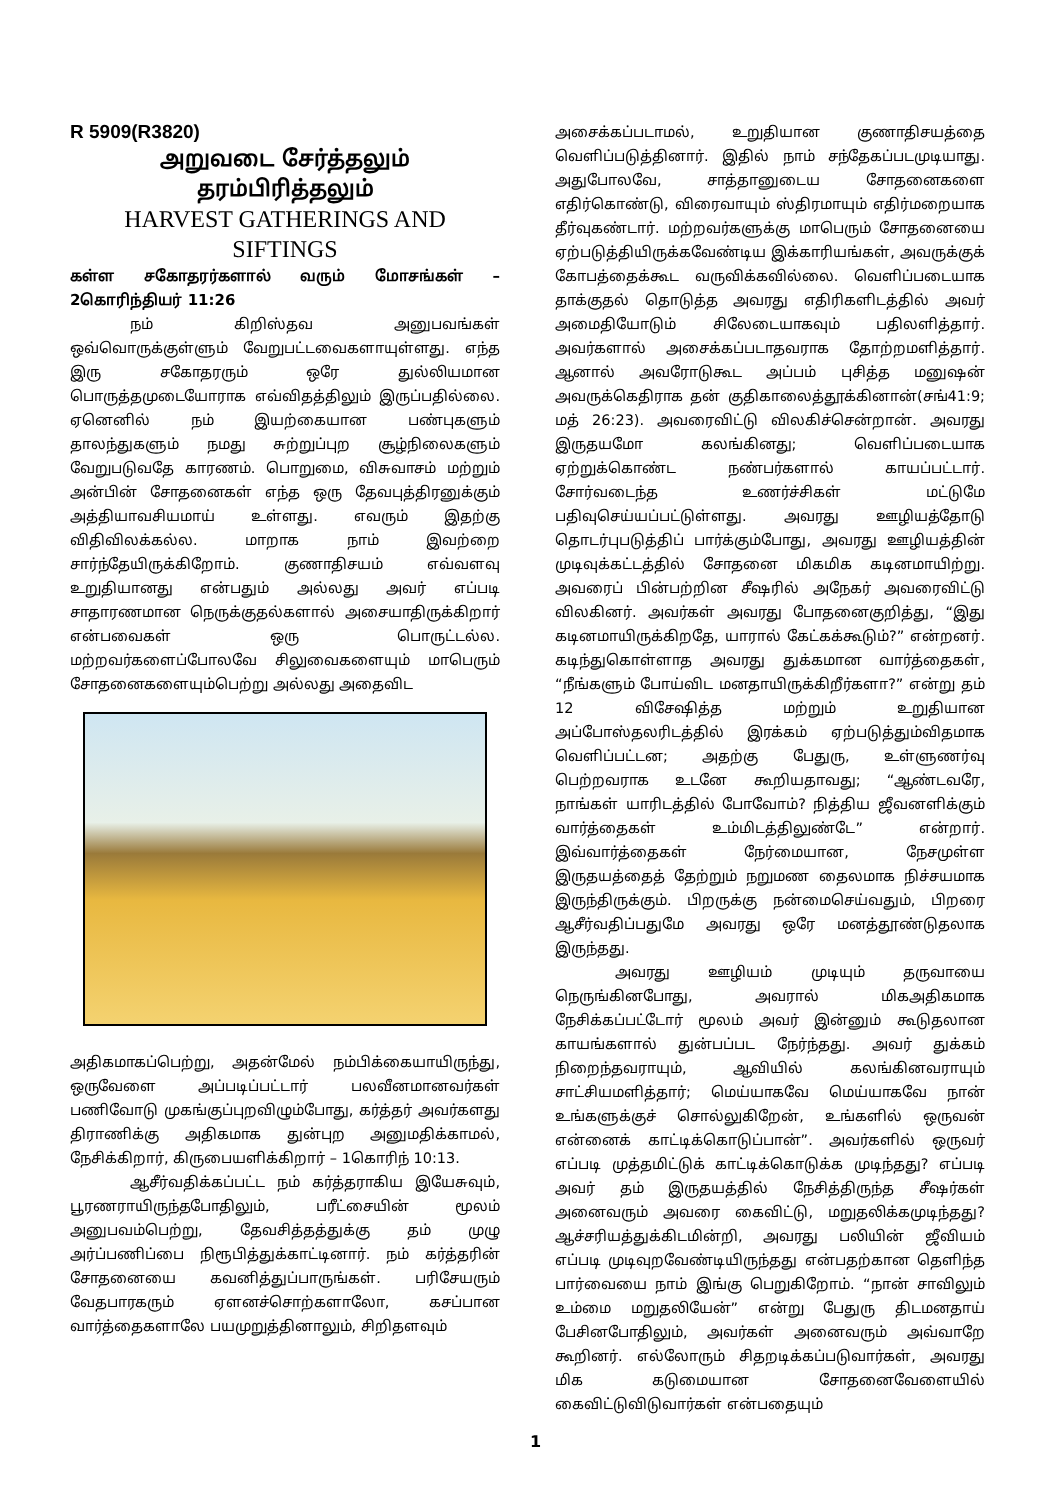R 5909(R3820)
அறுவடை சேர்த்தலும்
தரம்பிரித்தலும்
HARVEST GATHERINGS AND
SIFTINGS
கள்ள சகோதரர்களால் வரும் மோசங்கள் –2கொரிந்தியர் 11:26
நம் கிறிஸ்தவ அனுபவங்கள் ஒவ்வொருக்குள்ளும் வேறுபட்டவைகளாயுள்ளது. எந்த இரு சகோதரரும் ஒரே துல்லியமான பொருத்தமுடையோராக எவ்விதத்திலும் இருப்பதில்லை. ஏனெனில் நம் இயற்கையான பண்புகளும் தாலந்துகளும் நமது சுற்றுப்புற சூழ்நிலைகளும் வேறுபடுவதே காரணம். பொறுமை, விசுவாசம் மற்றும் அன்பின் சோதனைகள் எந்த ஒரு தேவபுத்திரனுக்கும் அத்தியாவசியமாய் உள்ளது. எவரும் இதற்கு விதிவிலக்கல்ல. மாறாக நாம் இவற்றை சார்ந்தேயிருக்கிறோம். குணாதிசயம் எவ்வளவு உறுதியானது என்பதும் அல்லது அவர் எப்படி சாதாரணமான நெருக்குதல்களால் அசையாதிருக்கிறார் என்பவைகள் ஒரு பொருட்டல்ல. மற்றவர்களைப்போலவே சிலுவைகளையும் மாபெரும் சோதனைகளையும்பெற்று அல்லது அதைவிட
அதிகமாகப்பெற்று, அதன்மேல் நம்பிக்கையாயிருந்து, ஒருவேளை அப்படிப்பட்டார் பலவீனமானவர்கள் பணிவோடு முகங்குப்புறவிழும்போது, கர்த்தர் அவர்களது திராணிக்கு அதிகமாக துன்புற அனுமதிக்காமல், நேசிக்கிறார், கிருபையளிக்கிறார் – 1கொரிந் 10:13.
ஆசீர்வதிக்கப்பட்ட நம் கர்த்தராகிய இயேசுவும், பூரணராயிருந்தபோதிலும், பரீட்சையின் மூலம் அனுபவம்பெற்று, தேவசித்தத்துக்கு தம் முழு அர்ப்பணிப்பை நிரூபித்துக்காட்டினார். நம் கர்த்தரின் சோதனையை கவனித்துப்பாருங்கள். பரிசேயரும் வேதபாரகரும் ஏளனச்சொற்களாலோ, கசப்பான வார்த்தைகளாலே பயமுறுத்தினாலும், சிறிதளவும்
அசைக்கப்படாமல், உறுதியான குணாதிசயத்தை வெளிப்படுத்தினார். இதில் நாம் சந்தேகப்படமுடியாது. அதுபோலவே, சாத்தானுடைய சோதனைகளை எதிர்கொண்டு, விரைவாயும் ஸ்திரமாயும் எதிர்மறையாக தீர்வுகண்டார். மற்றவர்களுக்கு மாபெரும் சோதனையை ஏற்படுத்தியிருக்கவேண்டிய இக்காரியங்கள், அவருக்குக் கோபத்தைக்கூட வருவிக்கவில்லை. வெளிப்படையாக தாக்குதல் தொடுத்த அவரது எதிரிகளிடத்தில் அவர் அமைதியோடும் சிலேடையாகவும் பதிலளித்தார். அவர்களால் அசைக்கப்படாதவராக தோற்றமளித்தார். ஆனால் அவரோடுகூட அப்பம் புசித்த மனுஷன் அவருக்கெதிராக தன் குதிகாலைத்தூக்கினான்(சங்41:9; மத் 26:23). அவரைவிட்டு விலகிச்சென்றான். அவரது இருதயமோ கலங்கினது; வெளிப்படையாக ஏற்றுக்கொண்ட நண்பர்களால் காயப்பட்டார். சோர்வடைந்த உணர்ச்சிகள் மட்டுமே பதிவுசெய்யப்பட்டுள்ளது. அவரது ஊழியத்தோடு தொடர்புபடுத்திப் பார்க்கும்போது, அவரது ஊழியத்தின் முடிவுக்கட்டத்தில் சோதனை மிகமிக கடினமாயிற்று. அவரைப் பின்பற்றின சீஷரில் அநேகர் அவரைவிட்டு விலகினர். அவர்கள் அவரது போதனைகுறித்து, “இது கடினமாயிருக்கிறதே, யாரால் கேட்கக்கூடும்?” என்றனர். கடிந்துகொள்ளாத அவரது துக்கமான வார்த்தைகள், “நீங்களும் போய்விட மனதாயிருக்கிறீர்களா?” என்று தம் 12 விசேஷித்த மற்றும் உறுதியான அப்போஸ்தலரிடத்தில் இரக்கம் ஏற்படுத்தும்விதமாக வெளிப்பட்டன; அதற்கு பேதுரு, உள்ளுணர்வு பெற்றவராக உடனே கூறியதாவது; “ஆண்டவரே, நாங்கள் யாரிடத்தில் போவோம்? நித்திய ஜீவனளிக்கும் வார்த்தைகள் உம்மிடத்திலுண்டே” என்றார். இவ்வார்த்தைகள் நேர்மையான, நேசமுள்ள இருதயத்தைத் தேற்றும் நறுமண தைலமாக நிச்சயமாக இருந்திருக்கும். பிறருக்கு நன்மைசெய்வதும், பிறரை ஆசீர்வதிப்பதுமே அவரது ஒரே மனத்தூண்டுதலாக இருந்தது.
அவரது ஊழியம் முடியும் தருவாயை நெருங்கினபோது, அவரால் மிகஅதிகமாக நேசிக்கப்பட்டோர் மூலம் அவர் இன்னும் கூடுதலான காயங்களால் துன்பப்பட நேர்ந்தது. அவர் துக்கம் நிறைந்தவராயும், ஆவியில் கலங்கினவராயும் சாட்சியமளித்தார்; மெய்யாகவே மெய்யாகவே நான் உங்களுக்குச் சொல்லுகிறேன், உங்களில் ஒருவன் என்னைக் காட்டிக்கொடுப்பான்”. அவர்களில் ஒருவர் எப்படி முத்தமிட்டுக் காட்டிக்கொடுக்க முடிந்தது? எப்படி அவர் தம் இருதயத்தில் நேசித்திருந்த சீஷர்கள் அனைவரும் அவரை கைவிட்டு, மறுதலிக்கமுடிந்தது? ஆச்சரியத்துக்கிடமின்றி, அவரது பலியின் ஜீவியம் எப்படி முடிவுறவேண்டியிருந்தது என்பதற்கான தெளிந்த பார்வையை நாம் இங்கு பெறுகிறோம். “நான் சாவிலும் உம்மை மறுதலியேன்” என்று பேதுரு திடமனதாய் பேசினபோதிலும், அவர்கள் அனைவரும் அவ்வாறே கூறினர். எல்லோரும் சிதறடிக்கப்படுவார்கள், அவரது மிக கடுமையான சோதனைவேளையில் கைவிட்டுவிடுவார்கள் என்பதையும்
1